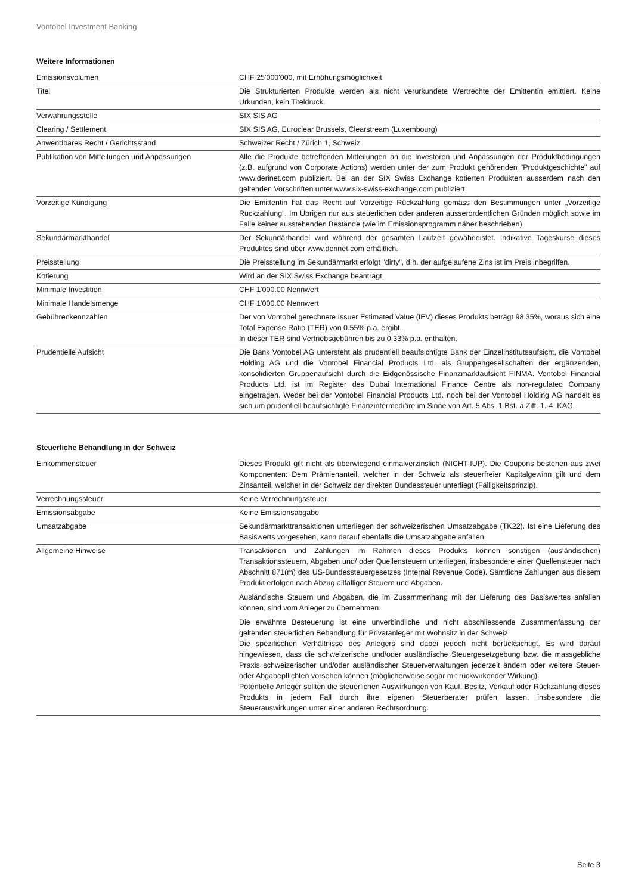Vontobel Investment Banking
Weitere Informationen
| Emissionsvolumen | CHF 25'000'000, mit Erhöhungsmöglichkeit |
| Titel | Die Strukturierten Produkte werden als nicht verurkundete Wertrechte der Emittentin emittiert. Keine Urkunden, kein Titeldruck. |
| Verwahrungsstelle | SIX SIS AG |
| Clearing / Settlement | SIX SIS AG, Euroclear Brussels, Clearstream (Luxembourg) |
| Anwendbares Recht / Gerichtsstand | Schweizer Recht / Zürich 1, Schweiz |
| Publikation von Mitteilungen und Anpassungen | Alle die Produkte betreffenden Mitteilungen an die Investoren und Anpassungen der Produktbedingungen (z.B. aufgrund von Corporate Actions) werden unter der zum Produkt gehörenden "Produktgeschichte" auf www.derinet.com publiziert. Bei an der SIX Swiss Exchange kotierten Produkten ausserdem nach den geltenden Vorschriften unter www.six-swiss-exchange.com publiziert. |
| Vorzeitige Kündigung | Die Emittentin hat das Recht auf Vorzeitige Rückzahlung gemäss den Bestimmungen unter „Vorzeitige Rückzahlung“. Im Übrigen nur aus steuerlichen oder anderen ausserordentlichen Gründen möglich sowie im Falle keiner ausstehenden Bestände (wie im Emissionsprogramm näher beschrieben). |
| Sekundärmarkthandel | Der Sekundärhandel wird während der gesamten Laufzeit gewährleistet. Indikative Tageskurse dieses Produktes sind über www.derinet.com erhältlich. |
| Preisstellung | Die Preisstellung im Sekundärmarkt erfolgt "dirty", d.h. der aufgelaufene Zins ist im Preis inbegriffen. |
| Kotierung | Wird an der SIX Swiss Exchange beantragt. |
| Minimale Investition | CHF 1'000.00 Nennwert |
| Minimale Handelsmenge | CHF 1'000.00 Nennwert |
| Gebührenkennzahlen | Der von Vontobel gerechnete Issuer Estimated Value (IEV) dieses Produkts beträgt 98.35%, woraus sich eine Total Expense Ratio (TER) von 0.55% p.a. ergibt. In dieser TER sind Vertriebsgebühren bis zu 0.33% p.a. enthalten. |
| Prudentielle Aufsicht | Die Bank Vontobel AG untersteht als prudentiell beaufsichtigte Bank der Einzelinstitutsaufsicht, die Vontobel Holding AG und die Vontobel Financial Products Ltd. als Gruppengesellschaften der ergänzenden, konsolidierten Gruppenaufsicht durch die Eidgenössische Finanzmarktaufsicht FINMA. Vontobel Financial Products Ltd. ist im Register des Dubai International Finance Centre als non-regulated Company eingetragen. Weder bei der Vontobel Financial Products Ltd. noch bei der Vontobel Holding AG handelt es sich um prudentiell beaufsichtigte Finanzintermediäre im Sinne von Art. 5 Abs. 1 Bst. a Ziff. 1.-4. KAG. |
Steuerliche Behandlung in der Schweiz
| Einkommensteuer | Dieses Produkt gilt nicht als überwiegend einmalverzinslich (NICHT-IUP). Die Coupons bestehen aus zwei Komponenten: Dem Prämienanteil, welcher in der Schweiz als steuerfreier Kapitalgewinn gilt und dem Zinsanteil, welcher in der Schweiz der direkten Bundessteuer unterliegt (Fälligkeitsprinzip). |
| Verrechnungssteuer | Keine Verrechnungssteuer |
| Emissionsabgabe | Keine Emissionsabgabe |
| Umsatzabgabe | Sekundärmarkttransaktionen unterliegen der schweizerischen Umsatzabgabe (TK22). Ist eine Lieferung des Basiswerts vorgesehen, kann darauf ebenfalls die Umsatzabgabe anfallen. |
| Allgemeine Hinweise | Transaktionen und Zahlungen im Rahmen dieses Produkts können sonstigen (ausländischen) Transaktionssteuern, Abgaben und/ oder Quellensteuern unterliegen, insbesondere einer Quellensteuer nach Abschnitt 871(m) des US-Bundessteuergesetzes (Internal Revenue Code). Sämtliche Zahlungen aus diesem Produkt erfolgen nach Abzug allfälliger Steuern und Abgaben. Ausländische Steuern und Abgaben, die im Zusammenhang mit der Lieferung des Basiswertes anfallen können, sind vom Anleger zu übernehmen. Die erwähnte Besteuerung ist eine unverbindliche und nicht abschliessende Zusammenfassung der geltenden steuerlichen Behandlung für Privatanleger mit Wohnsitz in der Schweiz. Die spezifischen Verhältnisse des Anlegers sind dabei jedoch nicht berücksichtigt. Es wird darauf hingewiesen, dass die schweizerische und/oder ausländische Steuergesetzgebung bzw. die massgebliche Praxis schweizerischer und/oder ausländischer Steuerverwaltungen jederzeit ändern oder weitere Steuer- oder Abgabepflichten vorsehen können (möglicherweise sogar mit rückwirkender Wirkung). Potentielle Anleger sollten die steuerlichen Auswirkungen von Kauf, Besitz, Verkauf oder Rückzahlung dieses Produkts in jedem Fall durch ihre eigenen Steuerberater prüfen lassen, insbesondere die Steuerauswirkungen unter einer anderen Rechtsordnung. |
Seite 3